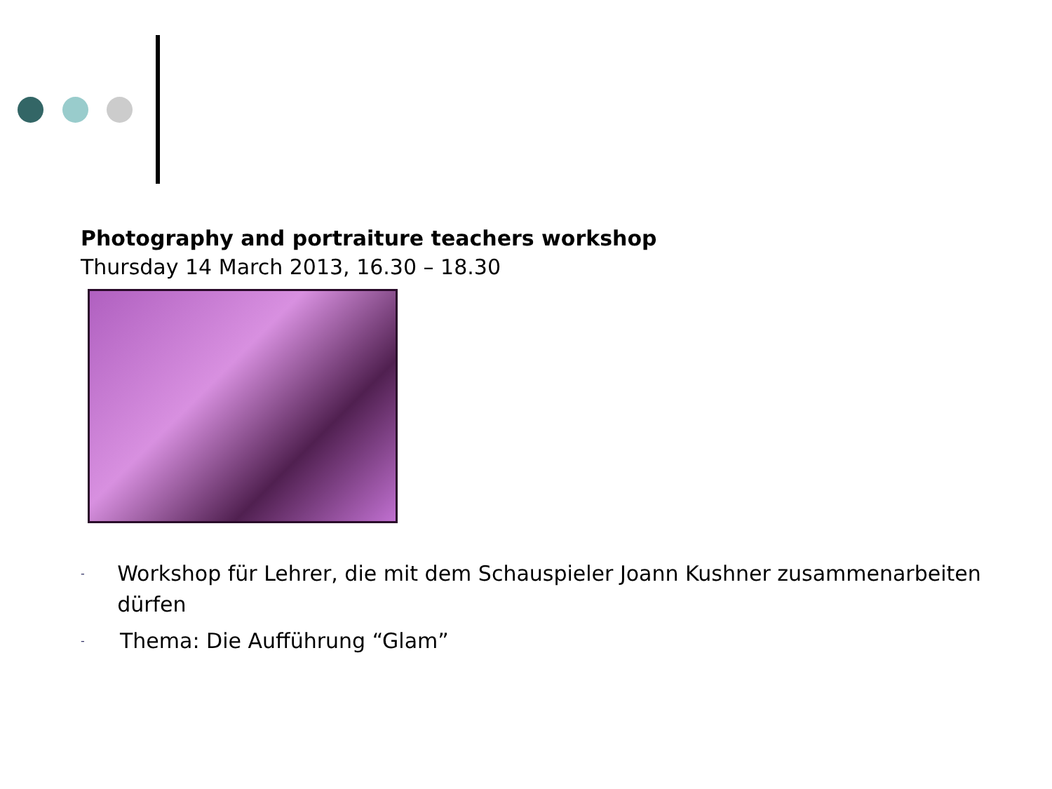Photography and portraiture teachers workshop
Thursday 14 March 2013, 16.30 – 18.30
- Workshop für Lehrer, die mit dem Schauspieler Joann Kushner zusammenarbeiten dürfen
- Thema: Die Aufführung “Glam”